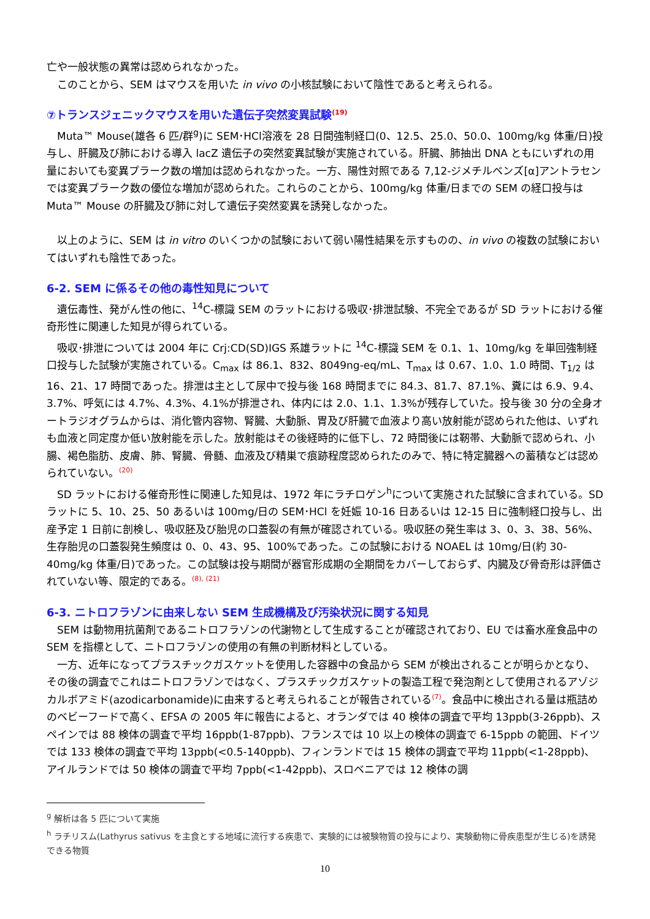亡や一般状態の異常は認められなかった。
このことから、SEM はマウスを用いた in vivo の小核試験において陰性であると考えられる。
⑦トランスジェニックマウスを用いた遺伝子突然変異試験(19)
Muta™ Mouse(雄各 6 匹/群<sup>g</sup>)に SEM･HCl溶液を 28 日間強制経口(0、12.5、25.0、50.0、100mg/kg 体重/日)投与し、肝臓及び肺における導入 lacZ 遺伝子の突然変異試験が実施されている。肝臓、肺抽出 DNA ともにいずれの用量においても変異プラーク数の増加は認められなかった。一方、陽性対照である 7,12-ジメチルベンズ[α]アントラセンでは変異プラーク数の優位な増加が認められた。これらのことから、100mg/kg 体重/日までの SEM の経口投与は Muta™ Mouse の肝臓及び肺に対して遺伝子突然変異を誘発しなかった。
以上のように、SEM は in vitro のいくつかの試験において弱い陽性結果を示すものの、in vivo の複数の試験においてはいずれも陰性であった。
6-2. SEM に係るその他の毒性知見について
遺伝毒性、発がん性の他に、<sup>14</sup>C-標識 SEM のラットにおける吸収･排泄試験、不完全であるが SD ラットにおける催奇形性に関連した知見が得られている。
吸収･排泄については 2004 年に Crj:CD(SD)IGS 系雄ラットに <sup>14</sup>C-標識 SEM を 0.1、1、10mg/kg を単回強制経口投与した試験が実施されている。C<sub>max</sub> は 86.1、832、8049ng-eq/mL、T<sub>max</sub> は 0.67、1.0、1.0 時間、T<sub>1/2</sub> は 16、21、17 時間であった。排泄は主として尿中で投与後 168 時間までに 84.3、81.7、87.1%、糞には 6.9、9.4、3.7%、呼気には 4.7%、4.3%、4.1%が排泄され、体内には 2.0、1.1、1.3%が残存していた。投与後 30 分の全身オートラジオグラムからは、消化管内容物、腎臓、大動脈、胃及び肝臓で血液より高い放射能が認められた他は、いずれも血液と同定度か低い放射能を示した。放射能はその後経時的に低下し、72 時間後には靭帯、大動脈で認められ、小腸、褐色脂肪、皮膚、肺、腎臓、骨髄、血液及び精巣で痕跡程度認められたのみで、特に特定臓器への蓄積などは認められていない。(20)
SD ラットにおける催奇形性に関連した知見は、1972 年にラチロゲン<sup>h</sup>について実施された試験に含まれている。SD ラットに 5、10、25、50 あるいは 100mg/日の SEM･HCl を妊娠 10-16 日あるいは 12-15 日に強制経口投与し、出産予定 1 日前に剖検し、吸収胚及び胎児の口蓋裂の有無が確認されている。吸収胚の発生率は 3、0、3、38、56%、生存胎児の口蓋裂発生頻度は 0、0、43、95、100%であった。この試験における NOAEL は 10mg/日(約 30-40mg/kg 体重/日)であった。この試験は投与期間が器官形成期の全期間をカバーしておらず、内臓及び骨奇形は評価されていない等、限定的である。(8), (21)
6-3. ニトロフラゾンに由来しない SEM 生成機構及び汚染状況に関する知見
SEM は動物用抗菌剤であるニトロフラゾンの代謝物として生成することが確認されており、EU では畜水産食品中の SEM を指標として、ニトロフラゾンの使用の有無の判断材料としている。
一方、近年になってプラスチックガスケットを使用した容器中の食品から SEM が検出されることが明らかとなり、その後の調査でこれはニトロフラゾンではなく、プラスチックガスケットの製造工程で発泡剤として使用されるアゾジカルボアミド(azodicarbonamide)に由来すると考えられることが報告されている(7)。食品中に検出される量は瓶詰めのベビーフードで高く、EFSA の 2005 年に報告によると、オランダでは 40 検体の調査で平均 13ppb(3-26ppb)、スペインでは 88 検体の調査で平均 16ppb(1-87ppb)、フランスでは 10 以上の検体の調査で 6-15ppb の範囲、ドイツでは 133 検体の調査で平均 13ppb(<0.5-140ppb)、フィンランドでは 15 検体の調査で平均 11ppb(<1-28ppb)、アイルランドでは 50 検体の調査で平均 7ppb(<1-42ppb)、スロベニアでは 12 検体の調
<sup>g</sup> 解析は各 5 匹について実施
<sup>h</sup> ラチリスム(Lathyrus sativus を主食とする地域に流行する疾患で、実験的には被験物質の投与により、実験動物に骨疾患型が生じる)を誘発できる物質
10